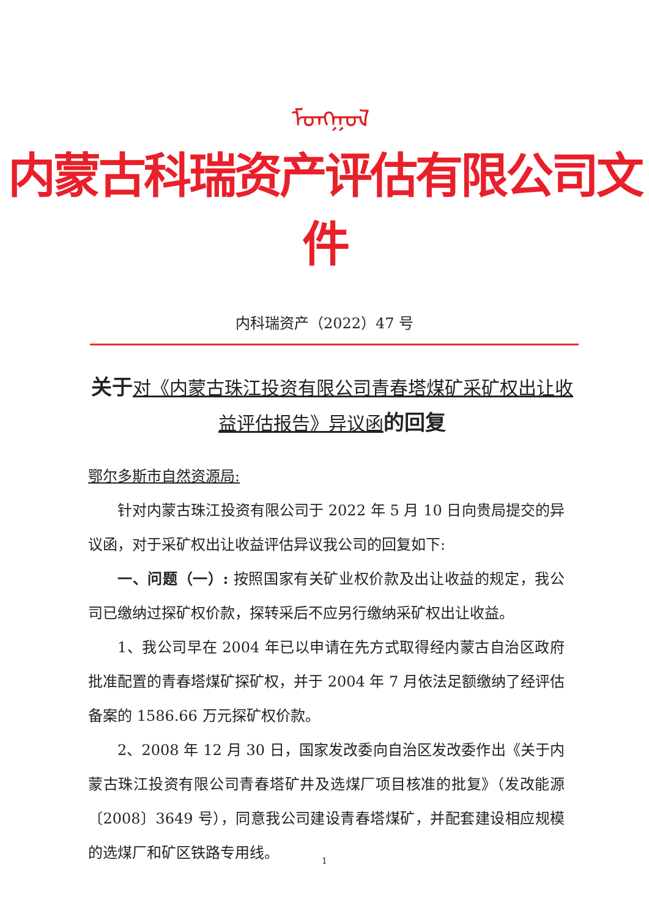ᠮᠣᠩᠭᠣᠯ
内蒙古科瑞资产评估有限公司文件
内科瑞资产（2022）47 号
关于 对《内蒙古珠江投资有限公司青春塔煤矿采矿权出让收益评估报告》异议函 的回复
鄂尔多斯市自然资源局:
针对内蒙古珠江投资有限公司于 2022 年 5 月 10 日向贵局提交的异议函，对于采矿权出让收益评估异议我公司的回复如下:
一、问题（一）: 按照国家有关矿业权价款及出让收益的规定，我公司已缴纳过探矿权价款，探转采后不应另行缴纳采矿权出让收益。
1、我公司早在 2004 年已以申请在先方式取得经内蒙古自治区政府批准配置的青春塔煤矿探矿权，并于 2004 年 7 月依法足额缴纳了经评估备案的 1586.66 万元探矿权价款。
2、2008 年 12 月 30 日，国家发改委向自治区发改委作出《关于内蒙古珠江投资有限公司青春塔矿井及选煤厂项目核准的批复》（发改能源〔2008〕3649 号），同意我公司建设青春塔煤矿，并配套建设相应规模的选煤厂和矿区铁路专用线。
1